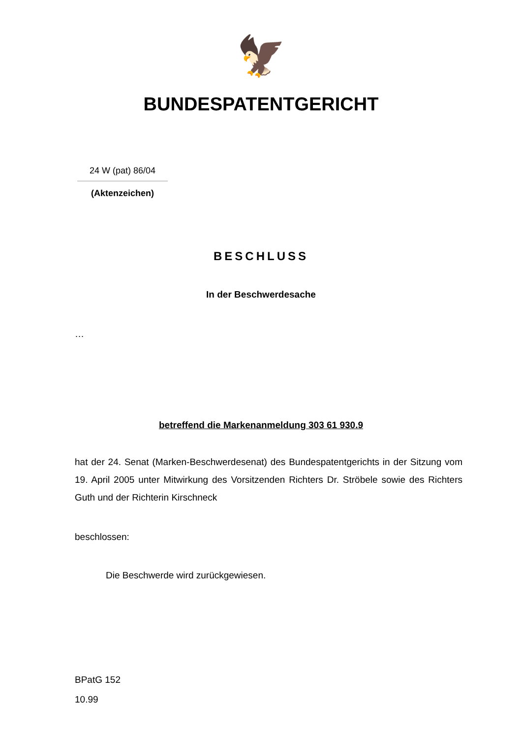🦅
BUNDESPATENTGERICHT
24 W (pat) 86/04
(Aktenzeichen)
BESCHLUSS
In der Beschwerdesache
…
betreffend die Markenanmeldung 303 61 930.9
hat der 24. Senat (Marken-Beschwerdesenat) des Bundespatentgerichts in der Sitzung vom 19. April 2005 unter Mitwirkung des Vorsitzenden Richters Dr. Ströbele sowie des Richters Guth und der Richterin Kirschneck
beschlossen:
Die Beschwerde wird zurückgewiesen.
BPatG 152
10.99